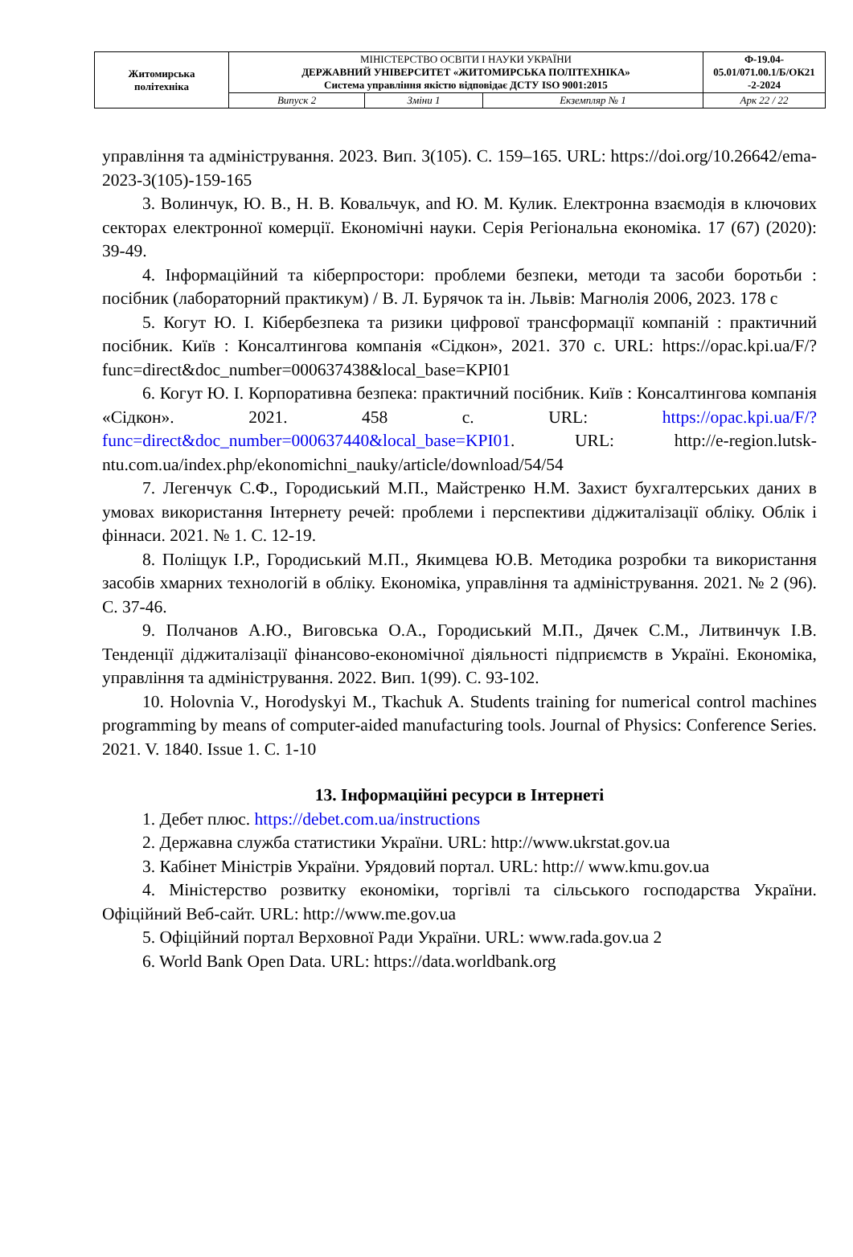| Житомирська політехніка | МІНІСТЕРСТВО ОСВІТИ І НАУКИ УКРАЇНИ ДЕРЖАВНИЙ УНІВЕРСИТЕТ «ЖИТОМИРСЬКА ПОЛІТЕХНІКА» Система управління якістю відповідає ДСТУ ISO 9001:2015 | | | Ф-19.04- 05.01/071.00.1/Б/ОК21 -2-2024 |
| | Випуск 2 | Зміни 1 | Екземпляр № 1 | Арк 22 / 22 |
управління та адміністрування. 2023. Вип. 3(105). С. 159–165. URL: https://doi.org/10.26642/ema-2023-3(105)-159-165
3. Волинчук, Ю. В., Н. В. Ковальчук, and Ю. М. Кулик. Електронна взаємодія в ключових секторах електронної комерції. Економічні науки. Серія Регіональна економіка. 17 (67) (2020): 39-49.
4. Інформаційний та кіберпростори: проблеми безпеки, методи та засоби боротьби : посібник (лабораторний практикум) / В. Л. Бурячок та ін. Львів: Магнолія 2006, 2023. 178 с
5. Когут Ю. І. Кібербезпека та ризики цифрової трансформації компаній : практичний посібник. Київ : Консалтингова компанія «Сідкон», 2021. 370 с. URL: https://opac.kpi.ua/F/?func=direct&doc_number=000637438&local_base=KPI01
6. Когут Ю. І. Корпоративна безпека: практичний посібник. Київ : Консалтингова компанія «Сідкон». 2021. 458 с. URL: https://opac.kpi.ua/F/?func=direct&doc_number=000637440&local_base=KPI01. URL: http://e-region.lutsk-ntu.com.ua/index.php/ekonomichni_nauky/article/download/54/54
7. Легенчук С.Ф., Городиський М.П., Майстренко Н.М. Захист бухгалтерських даних в умовах використання Інтернету речей: проблеми і перспективи діджиталізації обліку. Облік і фіннаси. 2021. № 1. С. 12-19.
8. Поліщук І.Р., Городиський М.П., Якимцева Ю.В. Методика розробки та використання засобів хмарних технологій в обліку. Економіка, управління та адміністрування. 2021. № 2 (96). С. 37-46.
9. Полчанов А.Ю., Виговська О.А., Городиський М.П., Дячек С.М., Литвинчук І.В. Тенденції діджиталізації фінансово-економічної діяльності підприємств в Україні. Економіка, управління та адміністрування. 2022. Вип. 1(99). С. 93-102.
10. Holovnia V., Horodyskyi M., Tkachuk A. Students training for numerical control machines programming by means of computer-aided manufacturing tools. Journal of Physics: Conference Series. 2021. V. 1840. Issue 1. С. 1-10
13. Інформаційні ресурси в Інтернеті
1. Дебет плюс. https://debet.com.ua/instructions
2. Державна служба статистики України. URL: http://www.ukrstat.gov.ua
3. Кабінет Міністрів України. Урядовий портал. URL: http:// www.kmu.gov.ua
4. Міністерство розвитку економіки, торгівлі та сільського господарства України. Офіційний Веб-сайт. URL: http://www.me.gov.ua
5. Офіційний портал Верховної Ради України. URL: www.rada.gov.ua 2
6. World Bank Open Data. URL: https://data.worldbank.org